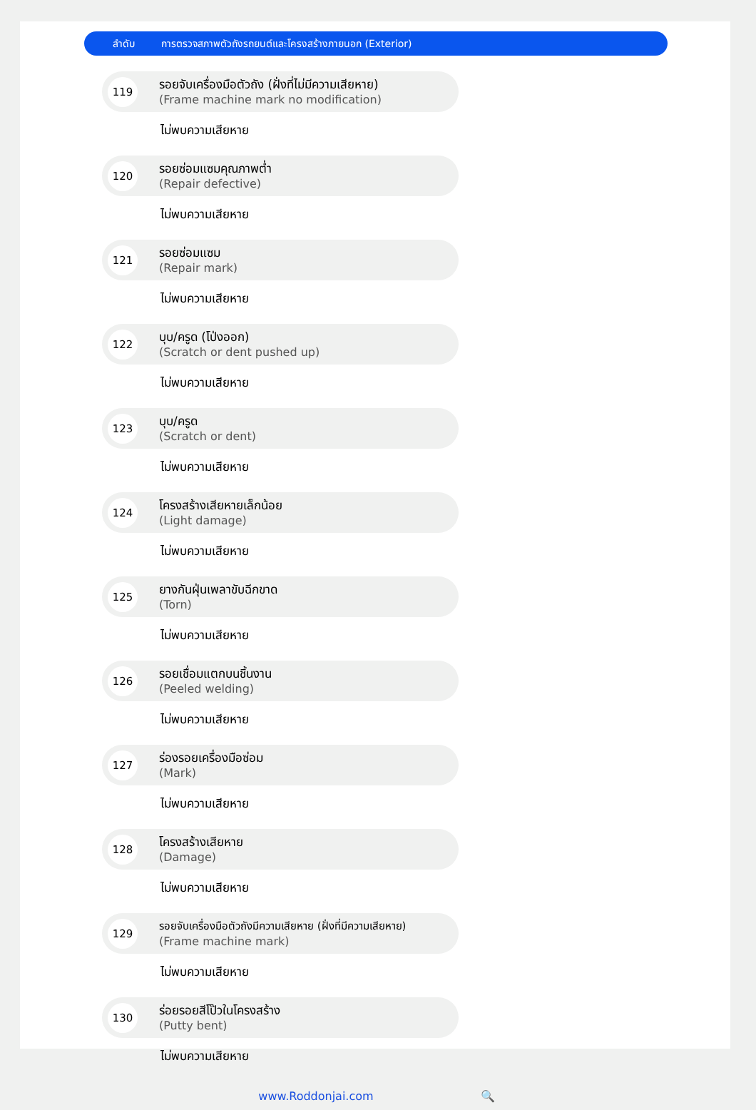ลำดับ การตรวจสภาพตัวถังรถยนต์และโครงสร้างภายนอก (Exterior)
119
รอยจับเครื่องมือตัวถัง (ฝั่งที่ไม่มีความเสียหาย)
(Frame machine mark no modification)
ไม่พบความเสียหาย
120
รอยซ่อมแซมคุณภาพต่ำ
(Repair defective)
ไม่พบความเสียหาย
121
รอยซ่อมแซม
(Repair mark)
ไม่พบความเสียหาย
122
บุบ/ครูด (โป่งออก)
(Scratch or dent pushed up)
ไม่พบความเสียหาย
123
บุบ/ครูด
(Scratch or dent)
ไม่พบความเสียหาย
124
โครงสร้างเสียหายเล็กน้อย
(Light damage)
ไม่พบความเสียหาย
125
ยางกันฝุ่นเพลาขับฉีกขาด
(Torn)
ไม่พบความเสียหาย
126
รอยเชื่อมแตกบนชิ้นงาน
(Peeled welding)
ไม่พบความเสียหาย
127
ร่องรอยเครื่องมือซ่อม
(Mark)
ไม่พบความเสียหาย
128
โครงสร้างเสียหาย
(Damage)
ไม่พบความเสียหาย
129
รอยจับเครื่องมือตัวถังมีความเสียหาย (ฝั่งที่มีความเสียหาย)
(Frame machine mark)
ไม่พบความเสียหาย
130
ร่อยรอยสีโป๊วในโครงสร้าง
(Putty bent)
ไม่พบความเสียหาย
www.Roddonjai.com 🔍